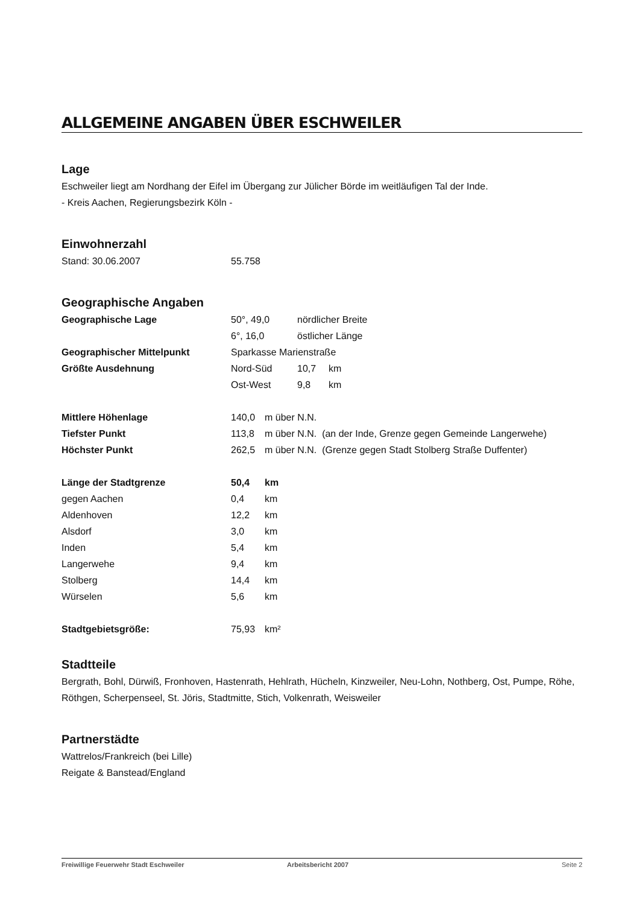ALLGEMEINE ANGABEN ÜBER ESCHWEILER
Lage
Eschweiler liegt am Nordhang der Eifel im Übergang zur Jülicher Börde im weitläufigen Tal der Inde.
- Kreis Aachen, Regierungsbezirk Köln -
Einwohnerzahl
| Stand: 30.06.2007 | 55.758 |
Geographische Angaben
| Geographische Lage | 50°, 49,0 | nördlicher Breite | |
| | 6°, 16,0 | östlicher Länge | |
| Geographischer Mittelpunkt | Sparkasse Marienstraße | | |
| Größte Ausdehnung | Nord-Süd | 10,7 | km |
| | Ost-West | 9,8 | km |
| Mittlere Höhenlage | 140,0 | m über N.N. |
| Tiefster Punkt | 113,8 | m über N.N. (an der Inde, Grenze gegen Gemeinde Langerwehe) |
| Höchster Punkt | 262,5 | m über N.N. (Grenze gegen Stadt Stolberg Straße Duffenter) |
| Länge der Stadtgrenze | 50,4 | km |
| gegen Aachen | 0,4 | km |
| Aldenhoven | 12,2 | km |
| Alsdorf | 3,0 | km |
| Inden | 5,4 | km |
| Langerwehe | 9,4 | km |
| Stolberg | 14,4 | km |
| Würselen | 5,6 | km |
| Stadtgebietsgröße: | 75,93 | km² |
Stadtteile
Bergrath, Bohl, Dürwiß, Fronhoven, Hastenrath, Hehlrath, Hücheln, Kinzweiler, Neu-Lohn, Nothberg, Ost, Pumpe, Röhe, Röthgen, Scherpenseel, St. Jöris, Stadtmitte, Stich, Volkenrath, Weisweiler
Partnerstädte
Wattrelos/Frankreich (bei Lille)
Reigate & Banstead/England
Freiwillige Feuerwehr Stadt Eschweiler Arbeitsbericht 2007 Seite 2